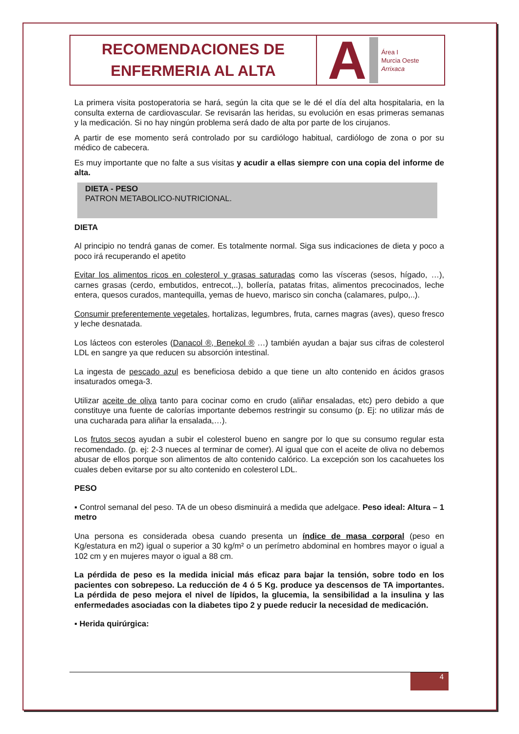RECOMENDACIONES DE
ENFERMERIA AL ALTA
A Área I
Murcia Oeste
Arrixaca
La primera visita postoperatoria se hará, según la cita que se le dé el día del alta hospitalaria, en la consulta externa de cardiovascular. Se revisarán las heridas, su evolución en esas primeras semanas y la medicación. Si no hay ningún problema será dado de alta por parte de los cirujanos.
A partir de ese momento será controlado por su cardiólogo habitual, cardiólogo de zona o por su médico de cabecera.
Es muy importante que no falte a sus visitas y acudir a ellas siempre con una copia del informe de alta.
DIETA - PESO
PATRON METABOLICO-NUTRICIONAL.
DIETA
Al principio no tendrá ganas de comer. Es totalmente normal. Siga sus indicaciones de dieta y poco a poco irá recuperando el apetito
Evitar los alimentos ricos en colesterol y grasas saturadas como las vísceras (sesos, hígado, …), carnes grasas (cerdo, embutidos, entrecot,..), bollería, patatas fritas, alimentos precocinados, leche entera, quesos curados, mantequilla, yemas de huevo, marisco sin concha (calamares, pulpo,..).
Consumir preferentemente vegetales, hortalizas, legumbres, fruta, carnes magras (aves), queso fresco y leche desnatada.
Los lácteos con esteroles (Danacol ®, Benekol ® …) también ayudan a bajar sus cifras de colesterol LDL en sangre ya que reducen su absorción intestinal.
La ingesta de pescado azul es beneficiosa debido a que tiene un alto contenido en ácidos grasos insaturados omega-3.
Utilizar aceite de oliva tanto para cocinar como en crudo (aliñar ensaladas, etc) pero debido a que constituye una fuente de calorías importante debemos restringir su consumo (p. Ej: no utilizar más de una cucharada para aliñar la ensalada,…).
Los frutos secos ayudan a subir el colesterol bueno en sangre por lo que su consumo regular esta recomendado. (p. ej: 2-3 nueces al terminar de comer). Al igual que con el aceite de oliva no debemos abusar de ellos porque son alimentos de alto contenido calórico. La excepción son los cacahuetes los cuales deben evitarse por su alto contenido en colesterol LDL.
PESO
▪ Control semanal del peso. TA de un obeso disminuirá a medida que adelgace. Peso ideal: Altura – 1 metro
Una persona es considerada obesa cuando presenta un índice de masa corporal (peso en Kg/estatura en m2) igual o superior a 30 kg/m² o un perímetro abdominal en hombres mayor o igual a 102 cm y en mujeres mayor o igual a 88 cm.
La pérdida de peso es la medida inicial más eficaz para bajar la tensión, sobre todo en los pacientes con sobrepeso. La reducción de 4 ó 5 Kg. produce ya descensos de TA importantes. La pérdida de peso mejora el nivel de lípidos, la glucemia, la sensibilidad a la insulina y las enfermedades asociadas con la diabetes tipo 2 y puede reducir la necesidad de medicación.
▪ Herida quirúrgica:
4